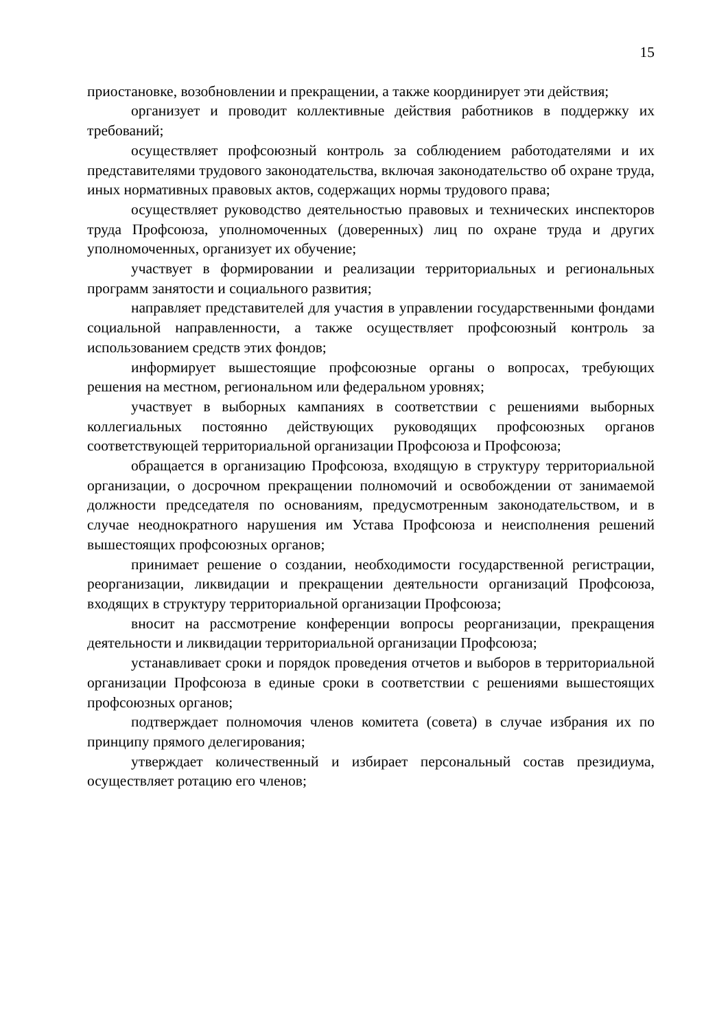15
приостановке, возобновлении и прекращении, а также координирует эти действия;
организует и проводит коллективные действия работников в поддержку их требований;
осуществляет профсоюзный контроль за соблюдением работодателями и их представителями трудового законодательства, включая законодательство об охране труда, иных нормативных правовых актов, содержащих нормы трудового права;
осуществляет руководство деятельностью правовых и технических инспекторов труда Профсоюза, уполномоченных (доверенных) лиц по охране труда и других уполномоченных, организует их обучение;
участвует в формировании и реализации территориальных и региональных программ занятости и социального развития;
направляет представителей для участия в управлении государственными фондами социальной направленности, а также осуществляет профсоюзный контроль за использованием средств этих фондов;
информирует вышестоящие профсоюзные органы о вопросах, требующих решения на местном, региональном или федеральном уровнях;
участвует в выборных кампаниях в соответствии с решениями выборных коллегиальных постоянно действующих руководящих профсоюзных органов соответствующей территориальной организации Профсоюза и Профсоюза;
обращается в организацию Профсоюза, входящую в структуру территориальной организации, о досрочном прекращении полномочий и освобождении от занимаемой должности председателя по основаниям, предусмотренным законодательством, и в случае неоднократного нарушения им Устава Профсоюза и неисполнения решений вышестоящих профсоюзных органов;
принимает решение о создании, необходимости государственной регистрации, реорганизации, ликвидации и прекращении деятельности организаций Профсоюза, входящих в структуру территориальной организации Профсоюза;
вносит на рассмотрение конференции вопросы реорганизации, прекращения деятельности и ликвидации территориальной организации Профсоюза;
устанавливает сроки и порядок проведения отчетов и выборов в территориальной организации Профсоюза в единые сроки в соответствии с решениями вышестоящих профсоюзных органов;
подтверждает полномочия членов комитета (совета) в случае избрания их по принципу прямого делегирования;
утверждает количественный и избирает персональный состав президиума, осуществляет ротацию его членов;